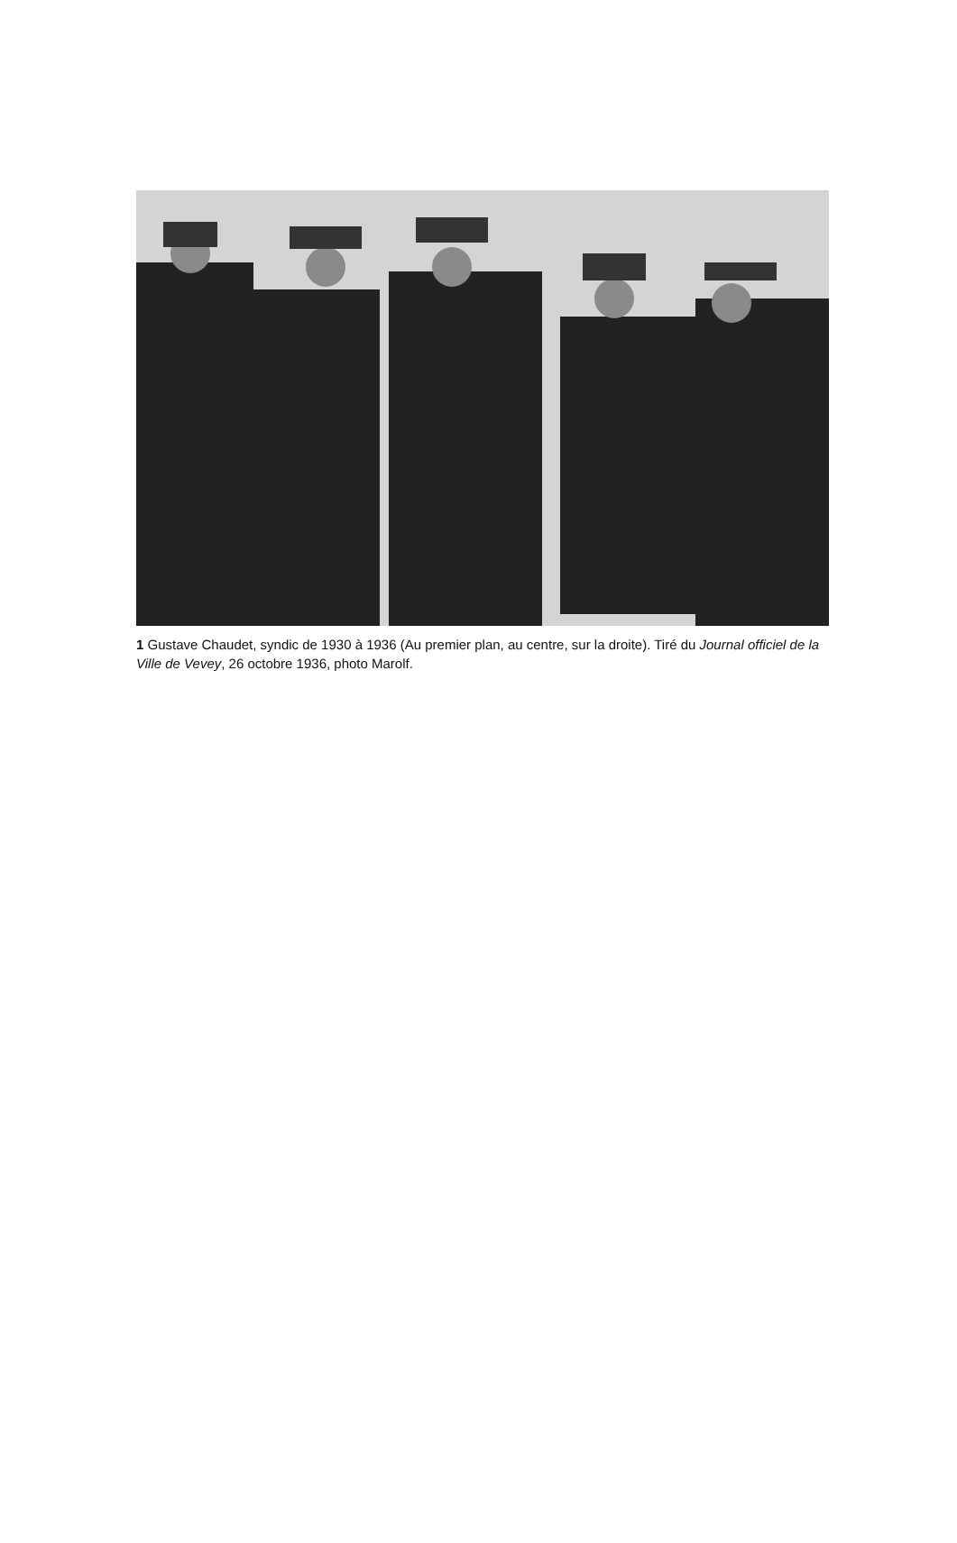1 Gustave Chaudet, syndic de 1930 à 1936 (Au premier plan, au centre, sur la droite). Tiré du Journal officiel de la Ville de Vevey, 26 octobre 1936, photo Marolf.